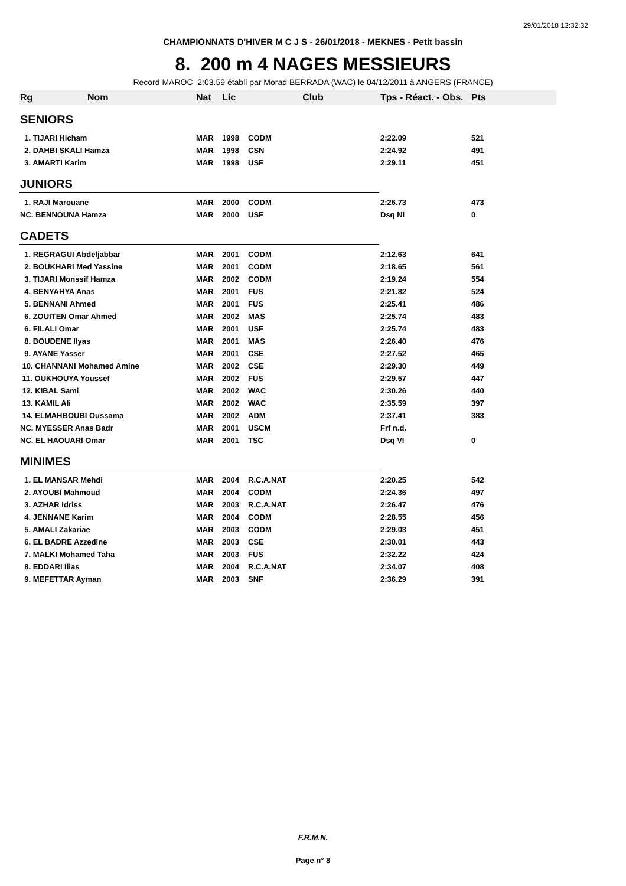29/01/2018 13:32:32
CHAMPIONNATS D'HIVER M C J S - 26/01/2018 - MEKNES - Petit bassin
8. 200 m 4 NAGES MESSIEURS
Record MAROC 2:03.59 établi par Morad BERRADA (WAC) le 04/12/2011 à ANGERS (FRANCE)
| Rg | Nom | Nat | Lic | Club | Tps - Réact. - Obs. | Pts |
| --- | --- | --- | --- | --- | --- | --- |
| SENIORS | | | | | | |
| 1. TIJARI Hicham | | MAR | 1998 | CODM | 2:22.09 | 521 |
| 2. DAHBI SKALI Hamza | | MAR | 1998 | CSN | 2:24.92 | 491 |
| 3. AMARTI Karim | | MAR | 1998 | USF | 2:29.11 | 451 |
| JUNIORS | | | | | | |
| 1. RAJI Marouane | | MAR | 2000 | CODM | 2:26.73 | 473 |
| NC. BENNOUNA Hamza | | MAR | 2000 | USF | Dsq NI | 0 |
| CADETS | | | | | | |
| 1. REGRAGUI Abdeljabbar | | MAR | 2001 | CODM | 2:12.63 | 641 |
| 2. BOUKHARI Med Yassine | | MAR | 2001 | CODM | 2:18.65 | 561 |
| 3. TIJARI Monssif Hamza | | MAR | 2002 | CODM | 2:19.24 | 554 |
| 4. BENYAHYA Anas | | MAR | 2001 | FUS | 2:21.82 | 524 |
| 5. BENNANI Ahmed | | MAR | 2001 | FUS | 2:25.41 | 486 |
| 6. ZOUITEN Omar Ahmed | | MAR | 2002 | MAS | 2:25.74 | 483 |
| 6. FILALI Omar | | MAR | 2001 | USF | 2:25.74 | 483 |
| 8. BOUDENE Ilyas | | MAR | 2001 | MAS | 2:26.40 | 476 |
| 9. AYANE Yasser | | MAR | 2001 | CSE | 2:27.52 | 465 |
| 10. CHANNANI Mohamed Amine | | MAR | 2002 | CSE | 2:29.30 | 449 |
| 11. OUKHOUYA Youssef | | MAR | 2002 | FUS | 2:29.57 | 447 |
| 12. KIBAL Sami | | MAR | 2002 | WAC | 2:30.26 | 440 |
| 13. KAMIL Ali | | MAR | 2002 | WAC | 2:35.59 | 397 |
| 14. ELMAHBOUBI Oussama | | MAR | 2002 | ADM | 2:37.41 | 383 |
| NC. MYESSER Anas Badr | | MAR | 2001 | USCM | Frf n.d. | |
| NC. EL HAOUARI Omar | | MAR | 2001 | TSC | Dsq VI | 0 |
| MINIMES | | | | | | |
| 1. EL MANSAR Mehdi | | MAR | 2004 | R.C.A.NAT | 2:20.25 | 542 |
| 2. AYOUBI Mahmoud | | MAR | 2004 | CODM | 2:24.36 | 497 |
| 3. AZHAR Idriss | | MAR | 2003 | R.C.A.NAT | 2:26.47 | 476 |
| 4. JENNANE Karim | | MAR | 2004 | CODM | 2:28.55 | 456 |
| 5. AMALI Zakariae | | MAR | 2003 | CODM | 2:29.03 | 451 |
| 6. EL BADRE Azzedine | | MAR | 2003 | CSE | 2:30.01 | 443 |
| 7. MALKI Mohamed Taha | | MAR | 2003 | FUS | 2:32.22 | 424 |
| 8. EDDARI Ilias | | MAR | 2004 | R.C.A.NAT | 2:34.07 | 408 |
| 9. MEFETTAR Ayman | | MAR | 2003 | SNF | 2:36.29 | 391 |
F.R.M.N.
Page n° 8